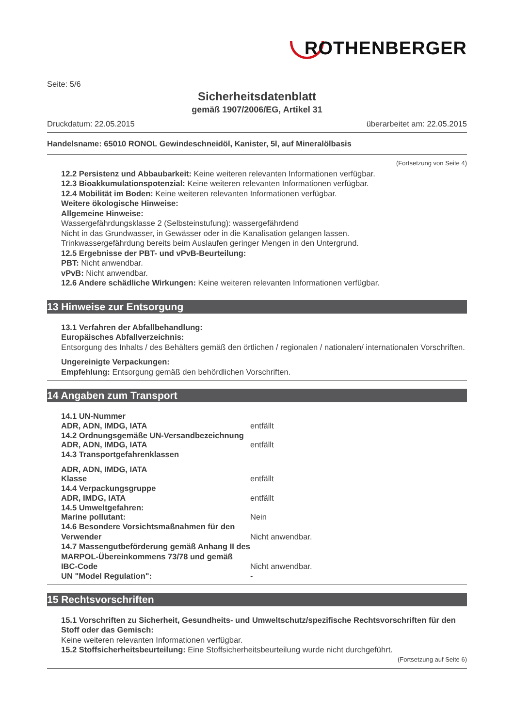ROTHENBERGER
Seite: 5/6
Sicherheitsdatenblatt
gemäß 1907/2006/EG, Artikel 31
Druckdatum: 22.05.2015 überarbeitet am: 22.05.2015
Handelsname: 65010 RONOL Gewindeschneidöl, Kanister, 5l, auf Mineralölbasis
(Fortsetzung von Seite 4)
12.2 Persistenz und Abbaubarkeit: Keine weiteren relevanten Informationen verfügbar.
12.3 Bioakkumulationspotenzial: Keine weiteren relevanten Informationen verfügbar.
12.4 Mobilität im Boden: Keine weiteren relevanten Informationen verfügbar.
Weitere ökologische Hinweise:
Allgemeine Hinweise:
Wassergefährdungsklasse 2 (Selbsteinstufung): wassergefährdend
Nicht in das Grundwasser, in Gewässer oder in die Kanalisation gelangen lassen.
Trinkwassergefährdung bereits beim Auslaufen geringer Mengen in den Untergrund.
12.5 Ergebnisse der PBT- und vPvB-Beurteilung:
PBT: Nicht anwendbar.
vPvB: Nicht anwendbar.
12.6 Andere schädliche Wirkungen: Keine weiteren relevanten Informationen verfügbar.
13 Hinweise zur Entsorgung
13.1 Verfahren der Abfallbehandlung:
Europäisches Abfallverzeichnis:
Entsorgung des Inhalts / des Behälters gemäß den örtlichen / regionalen / nationalen/ internationalen Vorschriften.
Ungereinigte Verpackungen:
Empfehlung: Entsorgung gemäß den behördlichen Vorschriften.
14 Angaben zum Transport
14.1 UN-Nummer
ADR, ADN, IMDG, IATA entfällt
14.2 Ordnungsgemäße UN-Versandbezeichnung
ADR, ADN, IMDG, IATA entfällt
14.3 Transportgefahrenklassen
ADR, ADN, IMDG, IATA
Klasse entfällt
14.4 Verpackungsgruppe
ADR, IMDG, IATA entfällt
14.5 Umweltgefahren:
Marine pollutant: Nein
14.6 Besondere Vorsichtsmaßnahmen für den Verwender Nicht anwendbar.
14.7 Massengutbeförderung gemäß Anhang II des MARPOL-Übereinkommens 73/78 und gemäß IBC-Code Nicht anwendbar.
UN "Model Regulation": -
15 Rechtsvorschriften
15.1 Vorschriften zu Sicherheit, Gesundheits- und Umweltschutz/spezifische Rechtsvorschriften für den Stoff oder das Gemisch:
Keine weiteren relevanten Informationen verfügbar.
15.2 Stoffsicherheitsbeurteilung: Eine Stoffsicherheitsbeurteilung wurde nicht durchgeführt.
(Fortsetzung auf Seite 6)